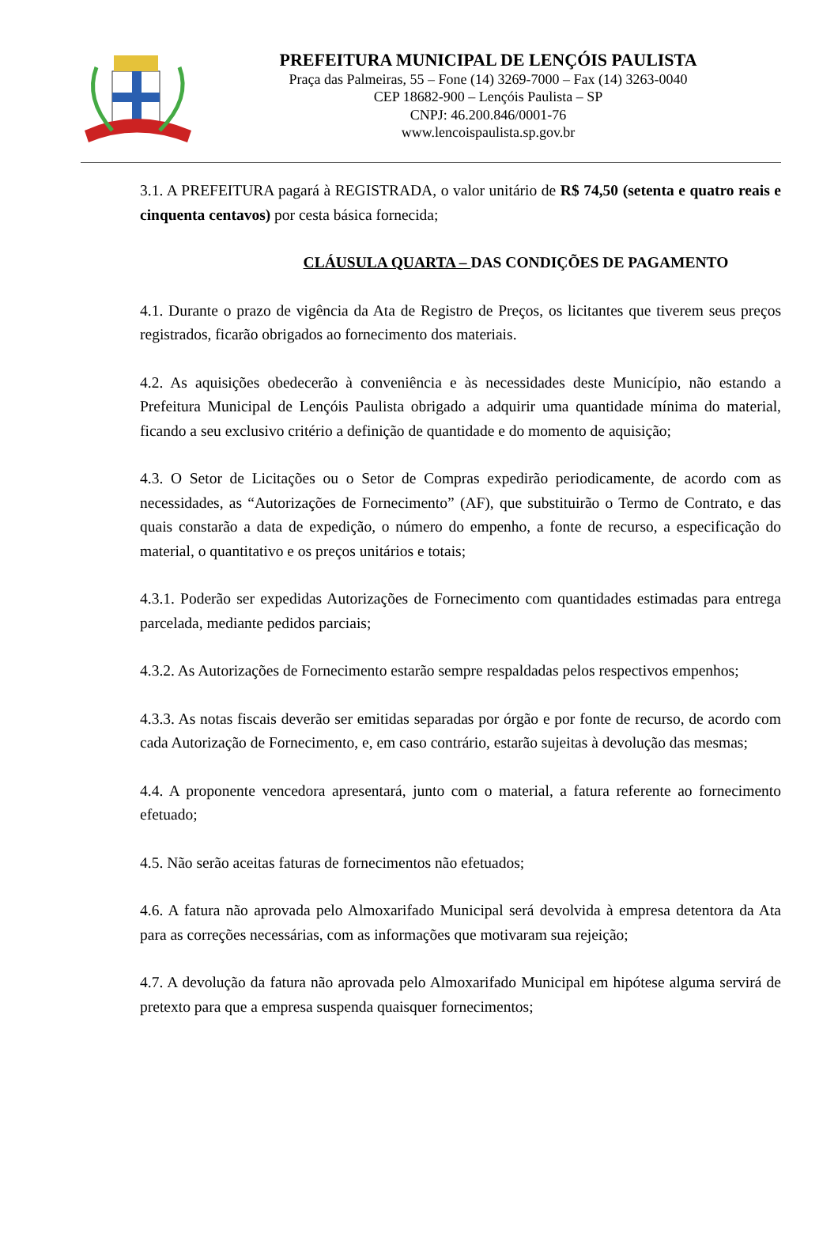PREFEITURA MUNICIPAL DE LENÇÓIS PAULISTA
Praça das Palmeiras, 55 – Fone (14) 3269-7000 – Fax (14) 3263-0040
CEP 18682-900 – Lençóis Paulista – SP
CNPJ: 46.200.846/0001-76
www.lencoispaulista.sp.gov.br
3.1. A PREFEITURA pagará à REGISTRADA, o valor unitário de R$ 74,50 (setenta e quatro reais e cinquenta centavos) por cesta básica fornecida;
CLÁUSULA QUARTA – DAS CONDIÇÕES DE PAGAMENTO
4.1. Durante o prazo de vigência da Ata de Registro de Preços, os licitantes que tiverem seus preços registrados, ficarão obrigados ao fornecimento dos materiais.
4.2. As aquisições obedecerão à conveniência e às necessidades deste Município, não estando a Prefeitura Municipal de Lençóis Paulista obrigado a adquirir uma quantidade mínima do material, ficando a seu exclusivo critério a definição de quantidade e do momento de aquisição;
4.3. O Setor de Licitações ou o Setor de Compras expedirão periodicamente, de acordo com as necessidades, as “Autorizações de Fornecimento” (AF), que substituirão o Termo de Contrato, e das quais constarão a data de expedição, o número do empenho, a fonte de recurso, a especificação do material, o quantitativo e os preços unitários e totais;
4.3.1. Poderão ser expedidas Autorizações de Fornecimento com quantidades estimadas para entrega parcelada, mediante pedidos parciais;
4.3.2. As Autorizações de Fornecimento estarão sempre respaldadas pelos respectivos empenhos;
4.3.3. As notas fiscais deverão ser emitidas separadas por órgão e por fonte de recurso, de acordo com cada Autorização de Fornecimento, e, em caso contrário, estarão sujeitas à devolução das mesmas;
4.4. A proponente vencedora apresentará, junto com o material, a fatura referente ao fornecimento efetuado;
4.5. Não serão aceitas faturas de fornecimentos não efetuados;
4.6. A fatura não aprovada pelo Almoxarifado Municipal será devolvida à empresa detentora da Ata para as correções necessárias, com as informações que motivaram sua rejeição;
4.7. A devolução da fatura não aprovada pelo Almoxarifado Municipal em hipótese alguma servirá de pretexto para que a empresa suspenda quaisquer fornecimentos;